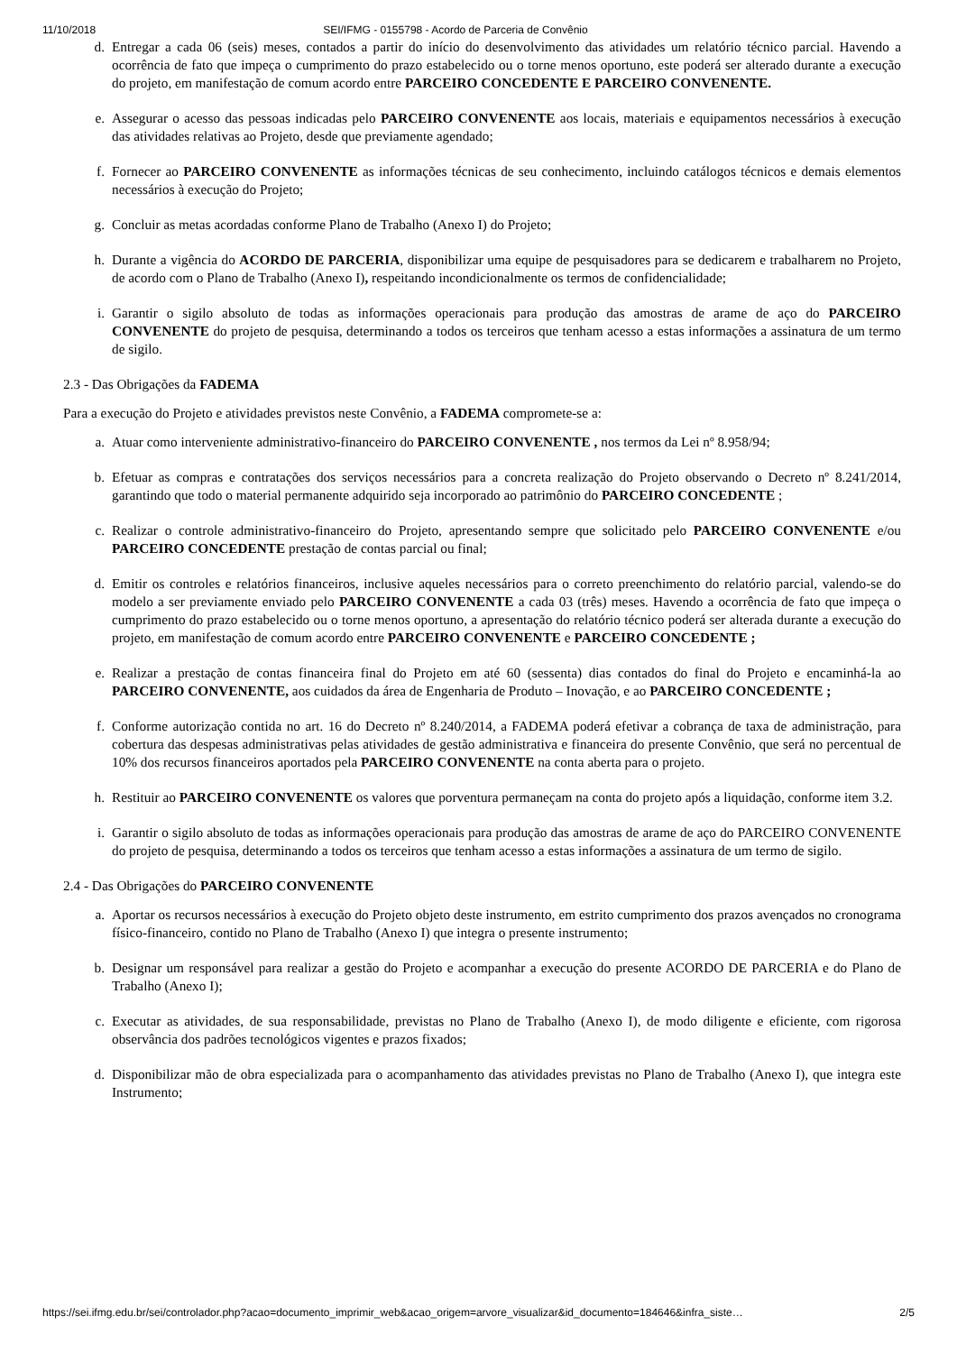11/10/2018 SEI/IFMG - 0155798 - Acordo de Parceria de Convênio
d. Entregar a cada 06 (seis) meses, contados a partir do início do desenvolvimento das atividades um relatório técnico parcial. Havendo a ocorrência de fato que impeça o cumprimento do prazo estabelecido ou o torne menos oportuno, este poderá ser alterado durante a execução do projeto, em manifestação de comum acordo entre PARCEIRO CONCEDENTE E PARCEIRO CONVENENTE.
e. Assegurar o acesso das pessoas indicadas pelo PARCEIRO CONVENENTE aos locais, materiais e equipamentos necessários à execução das atividades relativas ao Projeto, desde que previamente agendado;
f. Fornecer ao PARCEIRO CONVENENTE as informações técnicas de seu conhecimento, incluindo catálogos técnicos e demais elementos necessários à execução do Projeto;
g. Concluir as metas acordadas conforme Plano de Trabalho (Anexo I) do Projeto;
h. Durante a vigência do ACORDO DE PARCERIA, disponibilizar uma equipe de pesquisadores para se dedicarem e trabalharem no Projeto, de acordo com o Plano de Trabalho (Anexo I), respeitando incondicionalmente os termos de confidencialidade;
i. Garantir o sigilo absoluto de todas as informações operacionais para produção das amostras de arame de aço do PARCEIRO CONVENENTE do projeto de pesquisa, determinando a todos os terceiros que tenham acesso a estas informações a assinatura de um termo de sigilo.
2.3 - Das Obrigações da FADEMA
Para a execução do Projeto e atividades previstos neste Convênio, a FADEMA compromete-se a:
a. Atuar como interveniente administrativo-financeiro do PARCEIRO CONVENENTE , nos termos da Lei nº 8.958/94;
b. Efetuar as compras e contratações dos serviços necessários para a concreta realização do Projeto observando o Decreto nº 8.241/2014, garantindo que todo o material permanente adquirido seja incorporado ao patrimônio do PARCEIRO CONCEDENTE ;
c. Realizar o controle administrativo-financeiro do Projeto, apresentando sempre que solicitado pelo PARCEIRO CONVENENTE e/ou PARCEIRO CONCEDENTE prestação de contas parcial ou final;
d. Emitir os controles e relatórios financeiros, inclusive aqueles necessários para o correto preenchimento do relatório parcial, valendo-se do modelo a ser previamente enviado pelo PARCEIRO CONVENENTE a cada 03 (três) meses. Havendo a ocorrência de fato que impeça o cumprimento do prazo estabelecido ou o torne menos oportuno, a apresentação do relatório técnico poderá ser alterada durante a execução do projeto, em manifestação de comum acordo entre PARCEIRO CONVENENTE e PARCEIRO CONCEDENTE ;
e. Realizar a prestação de contas financeira final do Projeto em até 60 (sessenta) dias contados do final do Projeto e encaminhá-la ao PARCEIRO CONVENENTE, aos cuidados da área de Engenharia de Produto – Inovação, e ao PARCEIRO CONCEDENTE ;
f. Conforme autorização contida no art. 16 do Decreto nº 8.240/2014, a FADEMA poderá efetivar a cobrança de taxa de administração, para cobertura das despesas administrativas pelas atividades de gestão administrativa e financeira do presente Convênio, que será no percentual de 10% dos recursos financeiros aportados pela PARCEIRO CONVENENTE na conta aberta para o projeto.
h. Restituir ao PARCEIRO CONVENENTE os valores que porventura permaneçam na conta do projeto após a liquidação, conforme item 3.2.
i. Garantir o sigilo absoluto de todas as informações operacionais para produção das amostras de arame de aço do PARCEIRO CONVENENTE do projeto de pesquisa, determinando a todos os terceiros que tenham acesso a estas informações a assinatura de um termo de sigilo.
2.4 - Das Obrigações do PARCEIRO CONVENENTE
a. Aportar os recursos necessários à execução do Projeto objeto deste instrumento, em estrito cumprimento dos prazos avençados no cronograma físico-financeiro, contido no Plano de Trabalho (Anexo I) que integra o presente instrumento;
b. Designar um responsável para realizar a gestão do Projeto e acompanhar a execução do presente ACORDO DE PARCERIA e do Plano de Trabalho (Anexo I);
c. Executar as atividades, de sua responsabilidade, previstas no Plano de Trabalho (Anexo I), de modo diligente e eficiente, com rigorosa observância dos padrões tecnológicos vigentes e prazos fixados;
d. Disponibilizar mão de obra especializada para o acompanhamento das atividades previstas no Plano de Trabalho (Anexo I), que integra este Instrumento;
https://sei.ifmg.edu.br/sei/controlador.php?acao=documento_imprimir_web&acao_origem=arvore_visualizar&id_documento=184646&infra_siste… 2/5